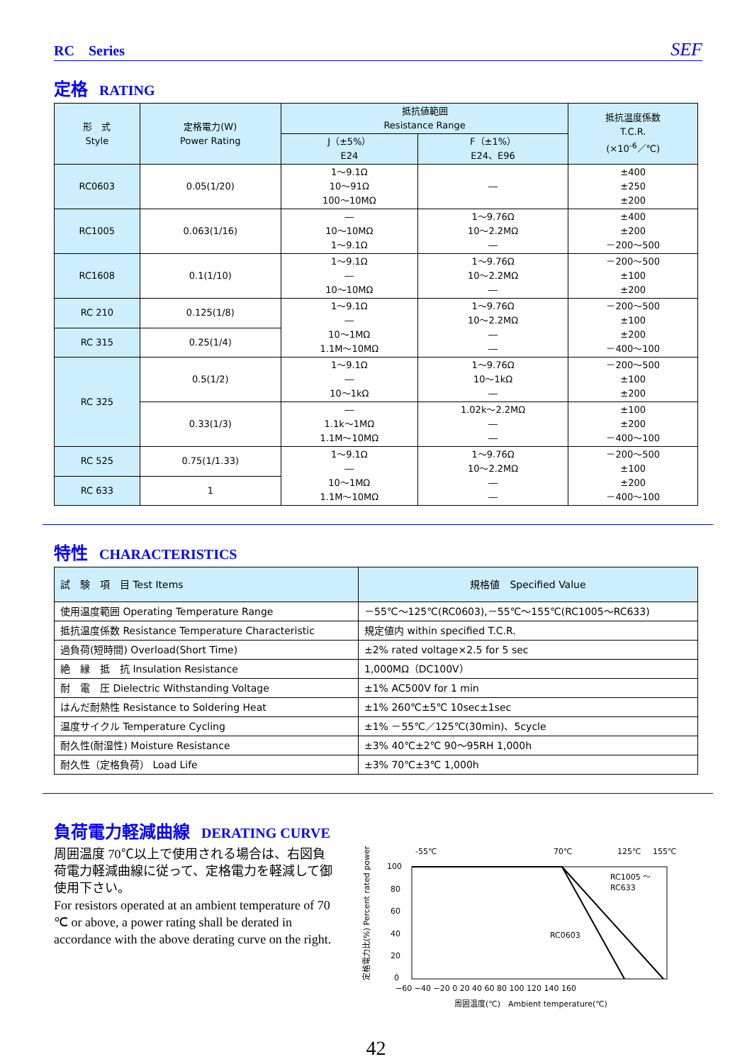RC　Series SEF
定格 RATING
| 形 式 Style | 定格電力(W) Power Rating | 抵抗値範囲 Resistance Range | | 抵抗温度係数 T.C.R. (×10<sup>-6</sup>／℃) |
| --- | --- | --- | --- | --- |
| | | J（±5%） E24 | F（±1%） E24、E96 | |
| RC0603 | 0.05(1/20) | 1～9.1Ω 10～91Ω 100～10MΩ | ― | ±400 ±250 ±200 |
| RC1005 | 0.063(1/16) | ― 10～10MΩ 1～9.1Ω | 1～9.76Ω 10～2.2MΩ ― | ±400 ±200 －200～500 |
| RC1608 | 0.1(1/10) | 1～9.1Ω ― 10～10MΩ | 1～9.76Ω 10～2.2MΩ ― | －200～500 ±100 ±200 |
| RC 210 | 0.125(1/8) | 1～9.1Ω ― 10～1MΩ 1.1M～10MΩ | 1～9.76Ω 10～2.2MΩ ― ― | －200～500 ±100 ±200 －400～100 |
| RC 315 | 0.25(1/4) | | | |
| RC 325 | 0.5(1/2) | 1～9.1Ω ― 10～1kΩ | 1～9.76Ω 10～1kΩ ― | －200～500 ±100 ±200 |
| | 0.33(1/3) | ― 1.1k～1MΩ 1.1M～10MΩ | 1.02k～2.2MΩ ― ― | ±100 ±200 －400～100 |
| RC 525 | 0.75(1/1.33) | 1～9.1Ω ― 10～1MΩ 1.1M～10MΩ | 1～9.76Ω 10～2.2MΩ ― ― | －200～500 ±100 ±200 －400～100 |
| RC 633 | 1 | | | |
特性 CHARACTERISTICS
| 試 験 項 目 Test Items | 規格値 Specified Value |
| 使用温度範囲 Operating Temperature Range | －55℃～125℃(RC0603),－55℃～155℃(RC1005～RC633) |
| 抵抗温度係数 Resistance Temperature Characteristic | 規定値内 within specified T.C.R. |
| 過負荷(短時間) Overload(Short Time) | ±2% rated voltage×2.5 for 5 sec |
| 絶 縁 抵 抗 Insulation Resistance | 1,000MΩ（DC100V） |
| 耐 電 圧 Dielectric Withstanding Voltage | ±1% AC500V for 1 min |
| はんだ耐熱性 Resistance to Soldering Heat | ±1% 260℃±5℃ 10sec±1sec |
| 温度サイクル Temperature Cycling | ±1% －55℃／125℃(30min)、5cycle |
| 耐久性(耐湿性) Moisture Resistance | ±3% 40℃±2℃ 90～95RH 1,000h |
| 耐久性（定格負荷） Load Life | ±3% 70℃±3℃ 1,000h |
負荷電力軽減曲線 DERATING CURVE
周囲温度 70℃以上で使用される場合は、右図負荷電力軽減曲線に従って、定格電力を軽減して御使用下さい。
For resistors operated at an ambient temperature of 70 ℃ or above, a power rating shall be derated in accordance with the above derating curve on the right.
-55℃
70℃
125℃
155℃
100
80
60
40
20
0
RC1005 ～
RC633
RC0603
−60 −40 −20 0 20 40 60 80 100 120 140 160
周囲温度(℃)　Ambient temperature(℃)
定格電力比(%) Percent rated power (%)
42